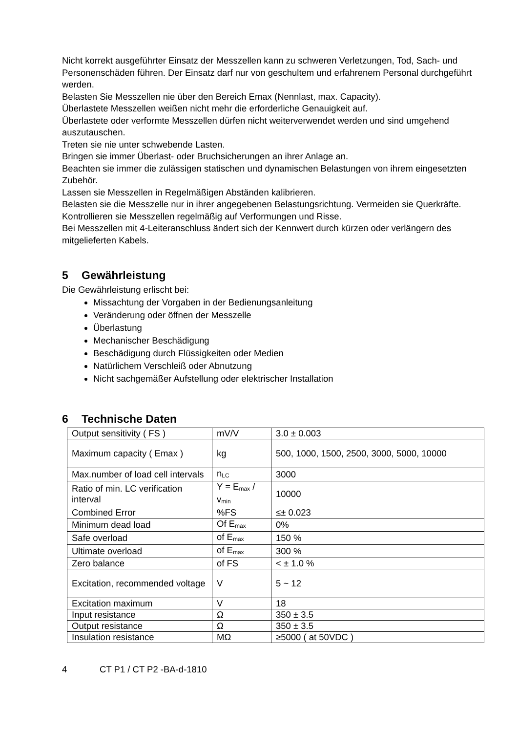Nicht korrekt ausgeführter Einsatz der Messzellen kann zu schweren Verletzungen, Tod, Sach- und Personenschäden führen. Der Einsatz darf nur von geschultem und erfahrenem Personal durchgeführt werden.
Belasten Sie Messzellen nie über den Bereich Emax (Nennlast, max. Capacity).
Überlastete Messzellen weißen nicht mehr die erforderliche Genauigkeit auf.
Überlastete oder verformte Messzellen dürfen nicht weiterverwendet werden und sind umgehend auszutauschen.
Treten sie nie unter schwebende Lasten.
Bringen sie immer Überlast- oder Bruchsicherungen an ihrer Anlage an.
Beachten sie immer die zulässigen statischen und dynamischen Belastungen von ihrem eingesetzten Zubehör.
Lassen sie Messzellen in Regelmäßigen Abständen kalibrieren.
Belasten sie die Messzelle nur in ihrer angegebenen Belastungsrichtung. Vermeiden sie Querkräfte.
Kontrollieren sie Messzellen regelmäßig auf Verformungen und Risse.
Bei Messzellen mit 4-Leiteranschluss ändert sich der Kennwert durch kürzen oder verlängern des mitgelieferten Kabels.
5 Gewährleistung
Die Gewährleistung erlischt bei:
Missachtung der Vorgaben in der Bedienungsanleitung
Veränderung oder öffnen der Messzelle
Überlastung
Mechanischer Beschädigung
Beschädigung durch Flüssigkeiten oder Medien
Natürlichem Verschleiß oder Abnutzung
Nicht sachgemäßer Aufstellung oder elektrischer Installation
6 Technische Daten
| Output sensitivity ( FS ) | mV/V | 3.0 ± 0.003 |
| Maximum capacity ( Emax ) | kg | 500, 1000, 1500, 2500, 3000, 5000, 10000 |
| Max.number of load cell intervals | n<sub>LC</sub> | 3000 |
| Ratio of min. LC verification interval | Y = E<sub>max</sub> / v<sub>min</sub> | 10000 |
| Combined Error | %FS | ≤± 0.023 |
| Minimum dead load | Of E<sub>max</sub> | 0% |
| Safe overload | of E<sub>max</sub> | 150 % |
| Ultimate overload | of E<sub>max</sub> | 300 % |
| Zero balance | of FS | < ± 1.0 % |
| Excitation, recommended voltage | V | 5 ~ 12 |
| Excitation maximum | V | 18 |
| Input resistance | Ω | 350 ± 3.5 |
| Output resistance | Ω | 350 ± 3.5 |
| Insulation resistance | MΩ | ≥5000 ( at 50VDC ) |
4 CT P1 / CT P2 -BA-d-1810